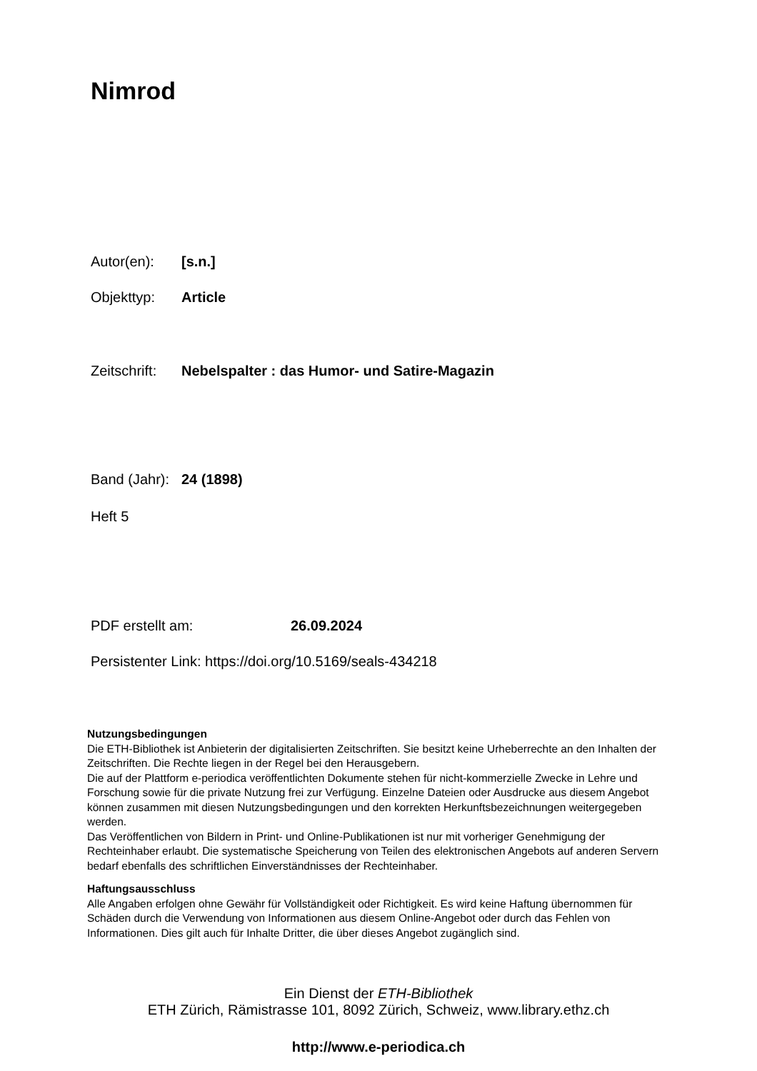Nimrod
Autor(en): [s.n.]
Objekttyp: Article
Zeitschrift: Nebelspalter : das Humor- und Satire-Magazin
Band (Jahr): 24 (1898)
Heft 5
PDF erstellt am: 26.09.2024
Persistenter Link: https://doi.org/10.5169/seals-434218
Nutzungsbedingungen
Die ETH-Bibliothek ist Anbieterin der digitalisierten Zeitschriften. Sie besitzt keine Urheberrechte an den Inhalten der Zeitschriften. Die Rechte liegen in der Regel bei den Herausgebern.
Die auf der Plattform e-periodica veröffentlichten Dokumente stehen für nicht-kommerzielle Zwecke in Lehre und Forschung sowie für die private Nutzung frei zur Verfügung. Einzelne Dateien oder Ausdrucke aus diesem Angebot können zusammen mit diesen Nutzungsbedingungen und den korrekten Herkunftsbezeichnungen weitergegeben werden.
Das Veröffentlichen von Bildern in Print- und Online-Publikationen ist nur mit vorheriger Genehmigung der Rechteinhaber erlaubt. Die systematische Speicherung von Teilen des elektronischen Angebots auf anderen Servern bedarf ebenfalls des schriftlichen Einverständnisses der Rechteinhaber.
Haftungsausschluss
Alle Angaben erfolgen ohne Gewähr für Vollständigkeit oder Richtigkeit. Es wird keine Haftung übernommen für Schäden durch die Verwendung von Informationen aus diesem Online-Angebot oder durch das Fehlen von Informationen. Dies gilt auch für Inhalte Dritter, die über dieses Angebot zugänglich sind.
Ein Dienst der ETH-Bibliothek
ETH Zürich, Rämistrasse 101, 8092 Zürich, Schweiz, www.library.ethz.ch
http://www.e-periodica.ch